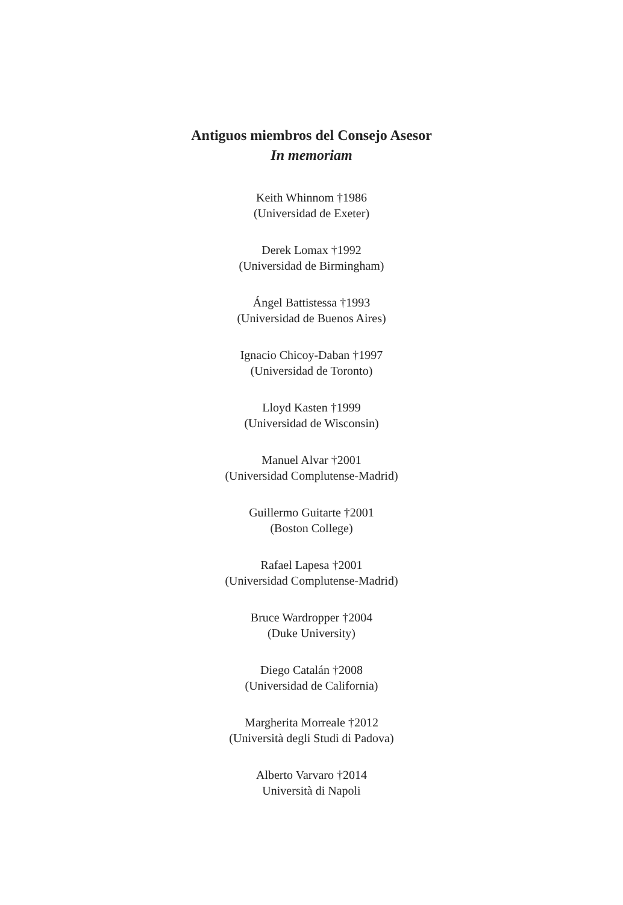Antiguos miembros del Consejo Asesor
In memoriam
Keith Whinnom †1986
(Universidad de Exeter)
Derek Lomax †1992
(Universidad de Birmingham)
Ángel Battistessa †1993
(Universidad de Buenos Aires)
Ignacio Chicoy-Daban †1997
(Universidad de Toronto)
Lloyd Kasten †1999
(Universidad de Wisconsin)
Manuel Alvar †2001
(Universidad Complutense-Madrid)
Guillermo Guitarte †2001
(Boston College)
Rafael Lapesa †2001
(Universidad Complutense-Madrid)
Bruce Wardropper †2004
(Duke University)
Diego Catalán †2008
(Universidad de California)
Margherita Morreale †2012
(Università degli Studi di Padova)
Alberto Varvaro †2014
Università di Napoli